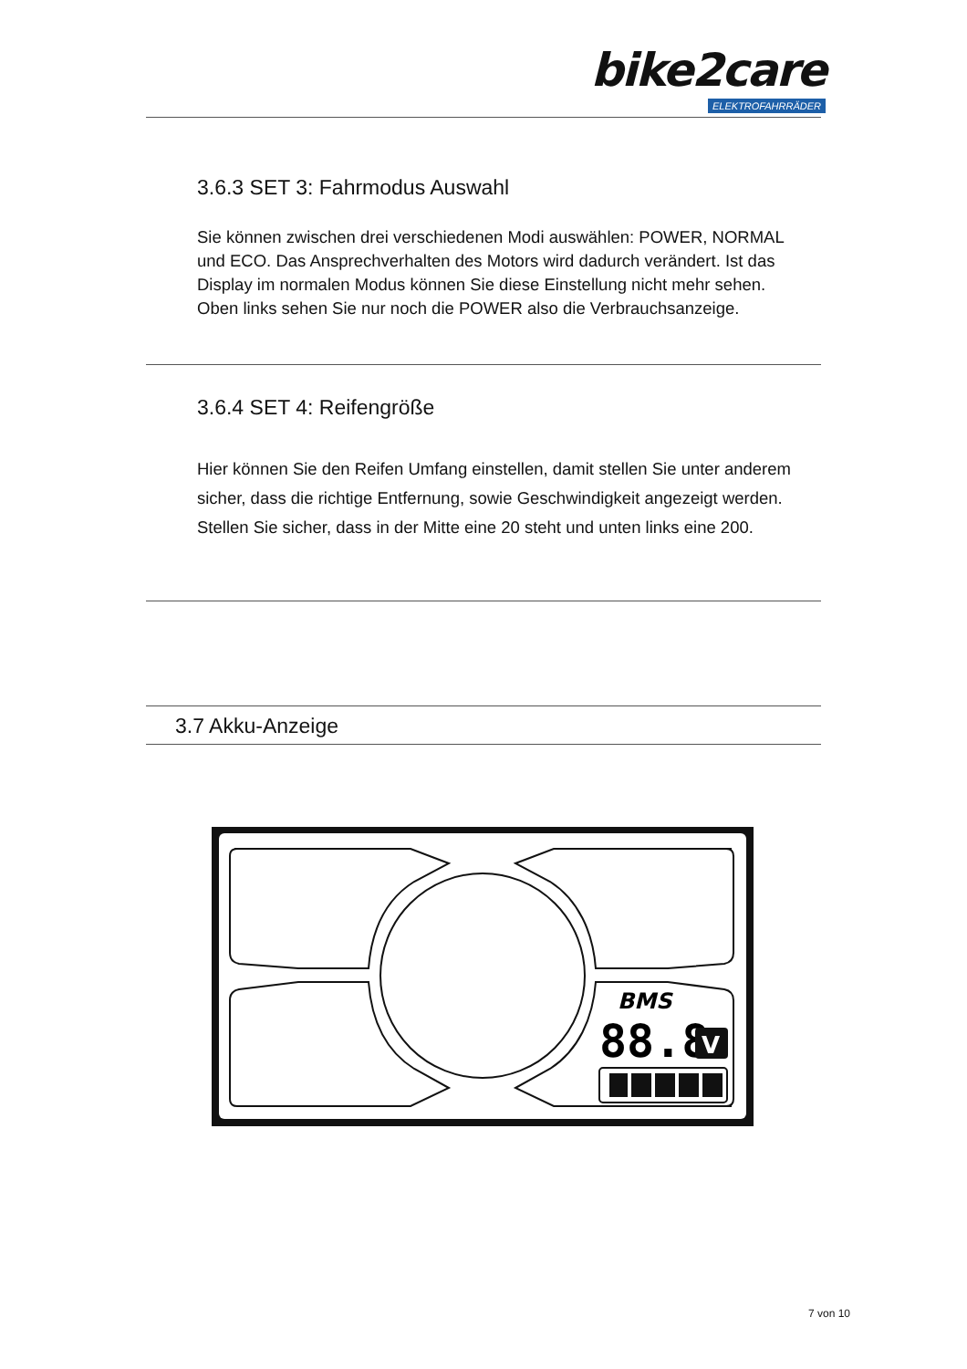bike2care
ELEKTROFAHRRÄDER
3.6.3 SET 3: Fahrmodus Auswahl
Sie können zwischen drei verschiedenen Modi auswählen: POWER, NORMAL und ECO. Das Ansprechverhalten des Motors wird dadurch verändert. Ist das Display im normalen Modus können Sie diese Einstellung nicht mehr sehen. Oben links sehen Sie nur noch die POWER also die Verbrauchsanzeige.
3.6.4 SET 4: Reifengröße
Hier können Sie den Reifen Umfang einstellen, damit stellen Sie unter anderem sicher, dass die richtige Entfernung, sowie Geschwindigkeit angezeigt werden. Stellen Sie sicher, dass in der Mitte eine 20 steht und unten links eine 200.
3.7 Akku-Anzeige
BMS
88.8
V
7 von 10